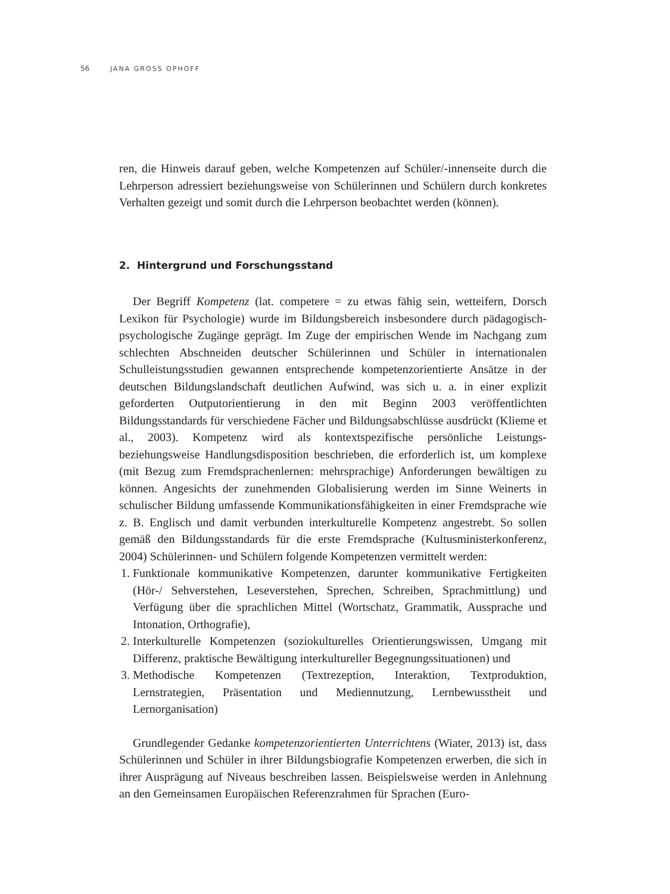56 JANA GROSS OPHOFF
ren, die Hinweis darauf geben, welche Kompetenzen auf Schüler/-innenseite durch die Lehrperson adressiert beziehungsweise von Schülerinnen und Schülern durch konkretes Verhalten gezeigt und somit durch die Lehrperson beobachtet werden (können).
2. Hintergrund und Forschungsstand
Der Begriff Kompetenz (lat. competere = zu etwas fähig sein, wetteifern, Dorsch Lexikon für Psychologie) wurde im Bildungsbereich insbesondere durch pädagogisch-psychologische Zugänge geprägt. Im Zuge der empirischen Wende im Nachgang zum schlechten Abschneiden deutscher Schülerinnen und Schüler in internationalen Schulleistungsstudien gewannen entsprechende kompetenzorientierte Ansätze in der deutschen Bildungslandschaft deutlichen Aufwind, was sich u. a. in einer explizit geforderten Outputorientierung in den mit Beginn 2003 veröffentlichten Bildungsstandards für verschiedene Fächer und Bildungsabschlüsse ausdrückt (Klieme et al., 2003). Kompetenz wird als kontextspezifische persönliche Leistungs- beziehungsweise Handlungsdisposition beschrieben, die erforderlich ist, um komplexe (mit Bezug zum Fremdsprachenlernen: mehrsprachige) Anforderungen bewältigen zu können. Angesichts der zunehmenden Globalisierung werden im Sinne Weinerts in schulischer Bildung umfassende Kommunikationsfähigkeiten in einer Fremdsprache wie z. B. Englisch und damit verbunden interkulturelle Kompetenz angestrebt. So sollen gemäß den Bildungsstandards für die erste Fremdsprache (Kultusministerkonferenz, 2004) Schülerinnen- und Schülern folgende Kompetenzen vermittelt werden:
1. Funktionale kommunikative Kompetenzen, darunter kommunikative Fertigkeiten (Hör-/ Sehverstehen, Leseverstehen, Sprechen, Schreiben, Sprachmittlung) und Verfügung über die sprachlichen Mittel (Wortschatz, Grammatik, Aussprache und Intonation, Orthografie),
2. Interkulturelle Kompetenzen (soziokulturelles Orientierungswissen, Umgang mit Differenz, praktische Bewältigung interkultureller Begegnungssituationen) und
3. Methodische Kompetenzen (Textrezeption, Interaktion, Textproduktion, Lernstrategien, Präsentation und Mediennutzung, Lernbewusstheit und Lernorganisation)
Grundlegender Gedanke kompetenzorientierten Unterrichtens (Wiater, 2013) ist, dass Schülerinnen und Schüler in ihrer Bildungsbiografie Kompetenzen erwerben, die sich in ihrer Ausprägung auf Niveaus beschreiben lassen. Beispielsweise werden in Anlehnung an den Gemeinsamen Europäischen Referenzrahmen für Sprachen (Euro-